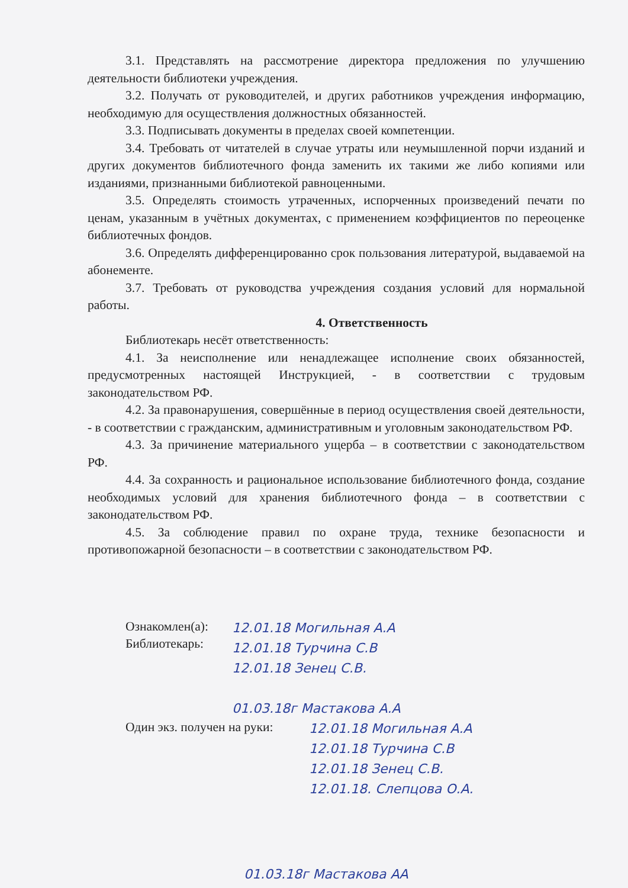3.1. Представлять на рассмотрение директора предложения по улучшению деятельности библиотеки учреждения.
3.2. Получать от руководителей, и других работников учреждения информацию, необходимую для осуществления должностных обязанностей.
3.3. Подписывать документы в пределах своей компетенции.
3.4. Требовать от читателей в случае утраты или неумышленной порчи изданий и других документов библиотечного фонда заменить их такими же либо копиями или изданиями, признанными библиотекой равноценными.
3.5. Определять стоимость утраченных, испорченных произведений печати по ценам, указанным в учётных документах, с применением коэффициентов по переоценке библиотечных фондов.
3.6. Определять дифференцированно срок пользования литературой, выдаваемой на абонементе.
3.7. Требовать от руководства учреждения создания условий для нормальной работы.
4. Ответственность
Библиотекарь несёт ответственность:
4.1. За неисполнение или ненадлежащее исполнение своих обязанностей, предусмотренных настоящей Инструкцией, - в соответствии с трудовым законодательством РФ.
4.2. За правонарушения, совершённые в период осуществления своей деятельности, - в соответствии с гражданским, административным и уголовным законодательством РФ.
4.3. За причинение материального ущерба – в соответствии с законодательством РФ.
4.4. За сохранность и рациональное использование библиотечного фонда, создание необходимых условий для хранения библиотечного фонда – в соответствии с законодательством РФ.
4.5. За соблюдение правил по охране труда, технике безопасности и противопожарной безопасности – в соответствии с законодательством РФ.
Ознакомлен(а):
Библиотекарь:
12.01.18 Могильная А.А
12.01.18 Турчина С.В
12.01.18 Зенец С.В.
01.03.18г Мастакова А.А
Один экз. получен на руки:
12.01.18 Могильная А.А
12.01.18 Турчина С.В
12.01.18 Зенец С.В.
12.01.18. Слепцова О.А.
01.03.18г Мастакова АА